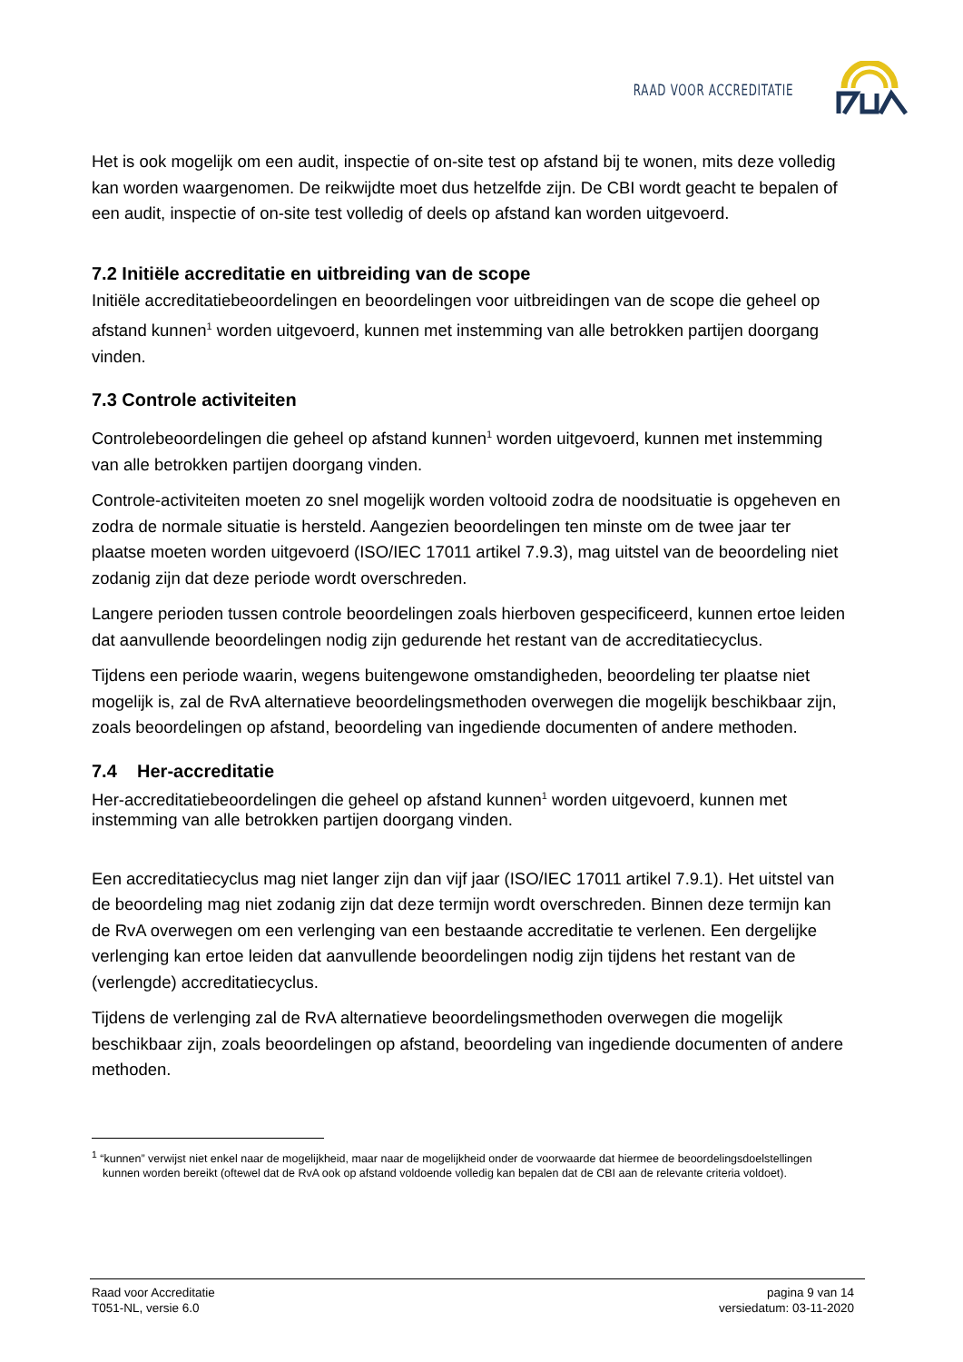RAAD VOOR ACCREDITATIE
Het is ook mogelijk om een audit, inspectie of on-site test op afstand bij te wonen, mits deze volledig kan worden waargenomen. De reikwijdte moet dus hetzelfde zijn. De CBI wordt geacht te bepalen of een audit, inspectie of on-site test volledig of deels op afstand kan worden uitgevoerd.
7.2 Initiële accreditatie en uitbreiding van de scope
Initiële accreditatiebeoordelingen en beoordelingen voor uitbreidingen van de scope die geheel op afstand kunnen<sup>1</sup> worden uitgevoerd, kunnen met instemming van alle betrokken partijen doorgang vinden.
7.3 Controle activiteiten
Controlebeoordelingen die geheel op afstand kunnen<sup>1</sup> worden uitgevoerd, kunnen met instemming van alle betrokken partijen doorgang vinden.
Controle-activiteiten moeten zo snel mogelijk worden voltooid zodra de noodsituatie is opgeheven en zodra de normale situatie is hersteld. Aangezien beoordelingen ten minste om de twee jaar ter plaatse moeten worden uitgevoerd (ISO/IEC 17011 artikel 7.9.3), mag uitstel van de beoordeling niet zodanig zijn dat deze periode wordt overschreden.
Langere perioden tussen controle beoordelingen zoals hierboven gespecificeerd, kunnen ertoe leiden dat aanvullende beoordelingen nodig zijn gedurende het restant van de accreditatiecyclus.
Tijdens een periode waarin, wegens buitengewone omstandigheden, beoordeling ter plaatse niet mogelijk is, zal de RvA alternatieve beoordelingsmethoden overwegen die mogelijk beschikbaar zijn, zoals beoordelingen op afstand, beoordeling van ingediende documenten of andere methoden.
7.4 Her-accreditatie
Her-accreditatiebeoordelingen die geheel op afstand kunnen<sup>1</sup> worden uitgevoerd, kunnen met instemming van alle betrokken partijen doorgang vinden.
Een accreditatiecyclus mag niet langer zijn dan vijf jaar (ISO/IEC 17011 artikel 7.9.1). Het uitstel van de beoordeling mag niet zodanig zijn dat deze termijn wordt overschreden. Binnen deze termijn kan de RvA overwegen om een verlenging van een bestaande accreditatie te verlenen. Een dergelijke verlenging kan ertoe leiden dat aanvullende beoordelingen nodig zijn tijdens het restant van de (verlengde) accreditatiecyclus.
Tijdens de verlenging zal de RvA alternatieve beoordelingsmethoden overwegen die mogelijk beschikbaar zijn, zoals beoordelingen op afstand, beoordeling van ingediende documenten of andere methoden.
<sup>1</sup> “kunnen” verwijst niet enkel naar de mogelijkheid, maar naar de mogelijkheid onder de voorwaarde dat hiermee de beoordelingsdoelstellingen kunnen worden bereikt (oftewel dat de RvA ook op afstand voldoende volledig kan bepalen dat de CBI aan de relevante criteria voldoet).
Raad voor Accreditatie
T051-NL, versie 6.0
pagina 9 van 14
versiedatum: 03-11-2020